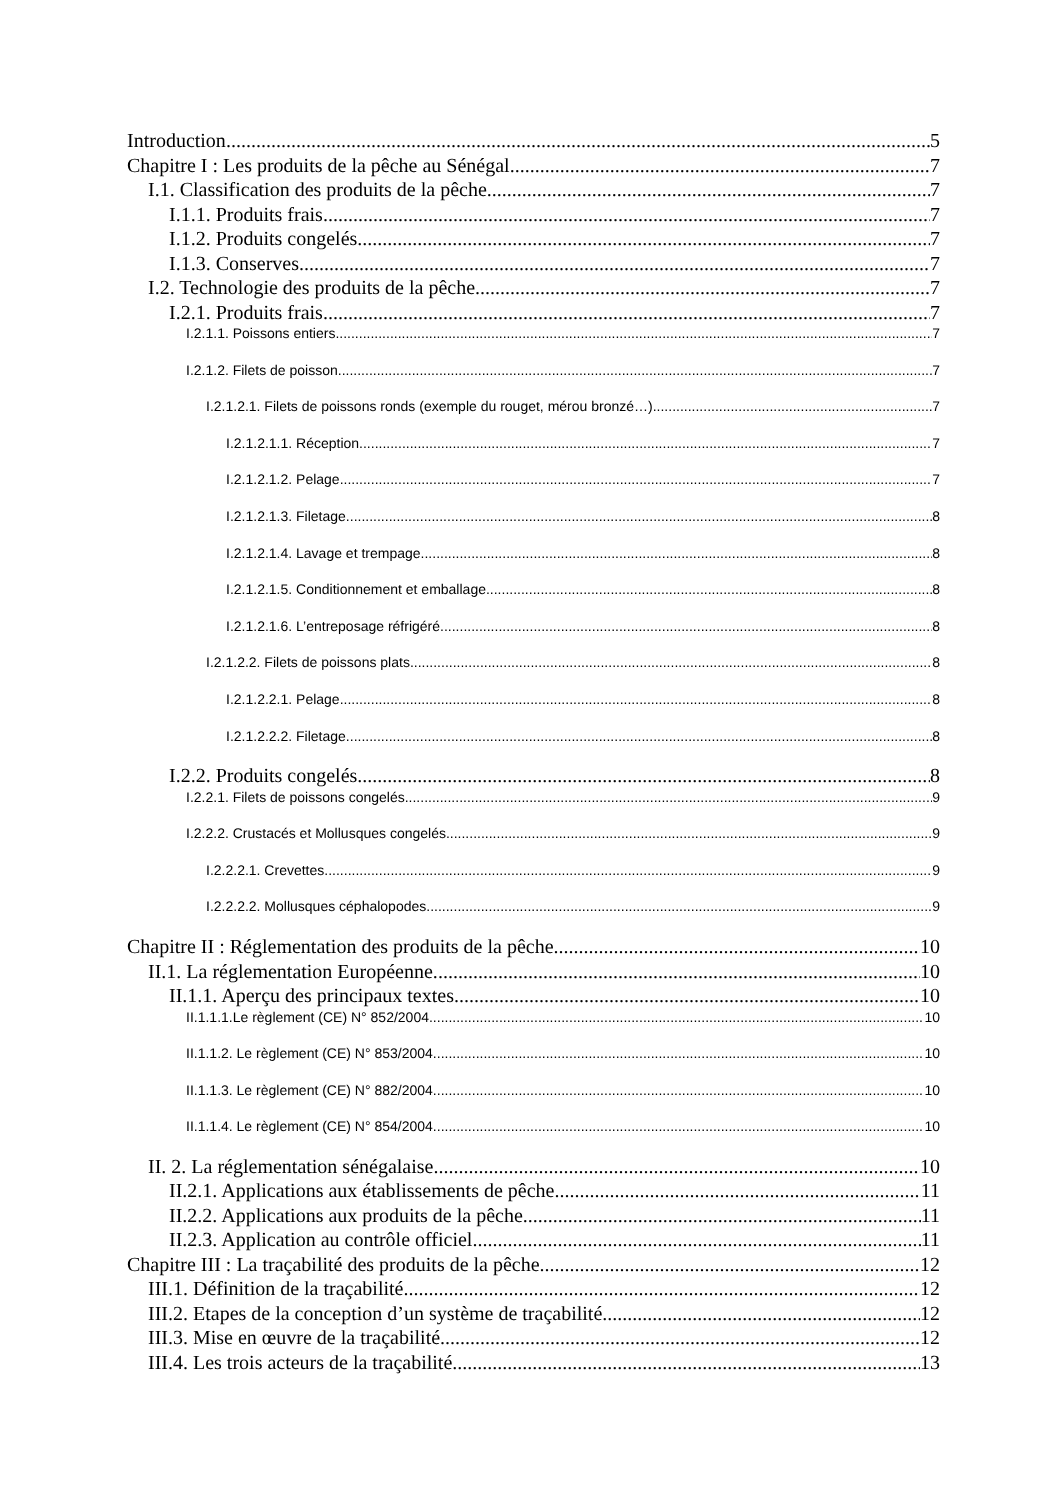Introduction 5
Chapitre I : Les produits de la pêche au Sénégal 7
I.1. Classification des produits de la pêche 7
I.1.1. Produits frais 7
I.1.2. Produits congelés 7
I.1.3. Conserves 7
I.2. Technologie des produits de la pêche 7
I.2.1. Produits frais 7
I.2.1.1. Poissons entiers 7
I.2.1.2. Filets de poisson 7
I.2.1.2.1. Filets de poissons ronds (exemple du rouget, mérou bronzé…) 7
I.2.1.2.1.1. Réception 7
I.2.1.2.1.2. Pelage 7
I.2.1.2.1.3. Filetage 8
I.2.1.2.1.4. Lavage et trempage 8
I.2.1.2.1.5. Conditionnement et emballage 8
I.2.1.2.1.6. L’entreposage réfrigéré 8
I.2.1.2.2. Filets de poissons plats 8
I.2.1.2.2.1. Pelage 8
I.2.1.2.2.2. Filetage 8
I.2.2. Produits congelés 8
I.2.2.1. Filets de poissons congelés 9
I.2.2.2. Crustacés et Mollusques congelés 9
I.2.2.2.1. Crevettes 9
I.2.2.2.2. Mollusques céphalopodes 9
Chapitre II : Réglementation des produits de la pêche 10
II.1. La réglementation Européenne. 10
II.1.1. Aperçu des principaux textes 10
II.1.1.1.Le règlement (CE) N° 852/2004 10
II.1.1.2. Le règlement (CE) N° 853/2004 10
II.1.1.3. Le règlement (CE) N° 882/2004 10
II.1.1.4. Le règlement (CE) N° 854/2004 10
II. 2. La réglementation sénégalaise 10
II.2.1. Applications aux établissements de pêche. 11
II.2.2. Applications aux produits de la pêche. 11
II.2.3. Application au contrôle officiel 11
Chapitre III : La traçabilité des produits de la pêche 12
III.1. Définition de la traçabilité 12
III.2. Etapes de la conception d’un système de traçabilité 12
III.3. Mise en œuvre de la traçabilité 12
III.4. Les trois acteurs de la traçabilité 13